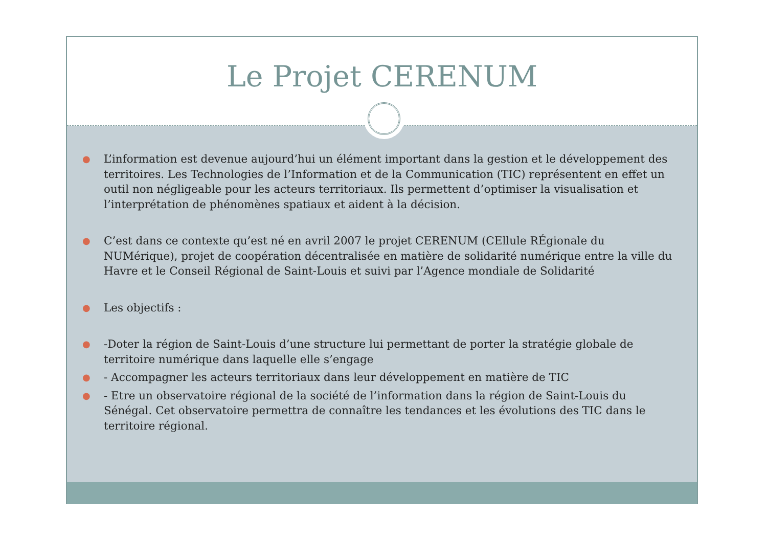Le Projet CERENUM
● L’information est devenue aujourd’hui un élément important dans la gestion et le développement des territoires. Les Technologies de l’Information et de la Communication (TIC) représentent en effet un outil non négligeable pour les acteurs territoriaux. Ils permettent d’optimiser la visualisation et l’interprétation de phénomènes spatiaux et aident à la décision.
● C’est dans ce contexte qu’est né en avril 2007 le projet CERENUM (CEllule RÉgionale du NUMérique), projet de coopération décentralisée en matière de solidarité numérique entre la ville du Havre et le Conseil Régional de Saint-Louis et suivi par l’Agence mondiale de Solidarité
● Les objectifs :
● -Doter la région de Saint-Louis d’une structure lui permettant de porter la stratégie globale de territoire numérique dans laquelle elle s’engage
● - Accompagner les acteurs territoriaux dans leur développement en matière de TIC
● - Etre un observatoire régional de la société de l’information dans la région de Saint-Louis du Sénégal. Cet observatoire permettra de connaître les tendances et les évolutions des TIC dans le territoire régional.